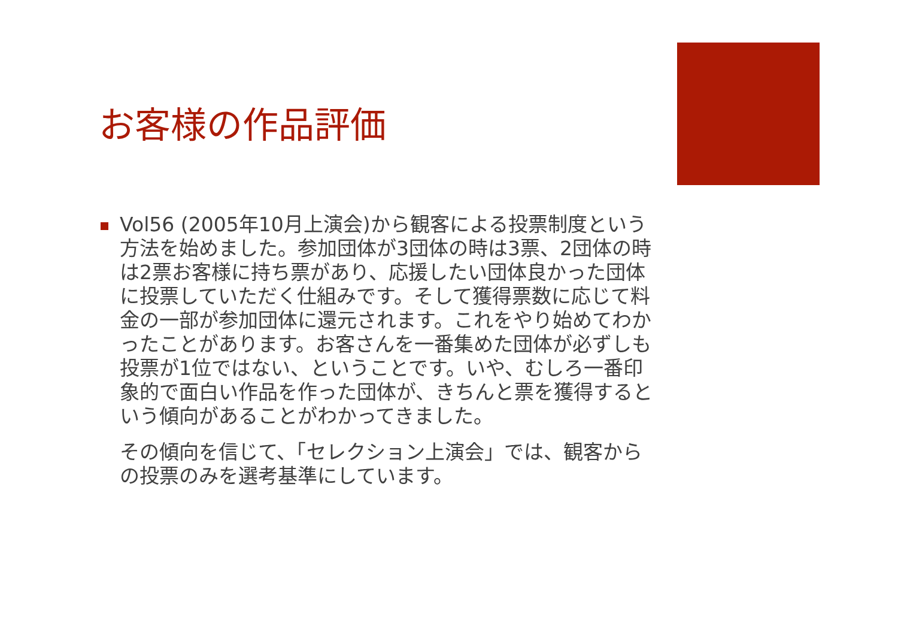お客様の作品評価
Vol56 (2005年10月上演会)から観客による投票制度という方法を始めました。参加団体が3団体の時は3票、2団体の時は2票お客様に持ち票があり、応援したい団体良かった団体に投票していただく仕組みです。そして獲得票数に応じて料金の一部が参加団体に還元されます。これをやり始めてわかったことがあります。お客さんを一番集めた団体が必ずしも投票が1位ではない、ということです。いや、むしろ一番印象的で面白い作品を作った団体が、きちんと票を獲得するという傾向があることがわかってきました。
その傾向を信じて、「セレクション上演会」では、観客からの投票のみを選考基準にしています。